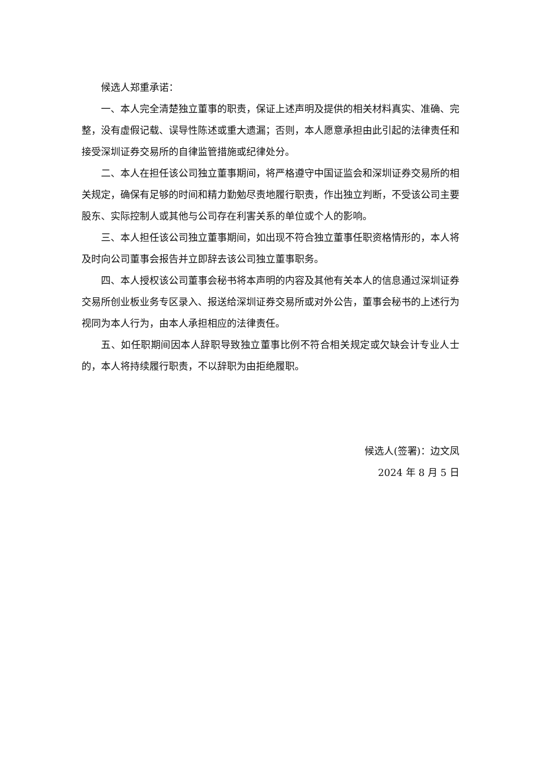候选人郑重承诺：
一、本人完全清楚独立董事的职责，保证上述声明及提供的相关材料真实、准确、完整，没有虚假记载、误导性陈述或重大遗漏；否则，本人愿意承担由此引起的法律责任和接受深圳证券交易所的自律监管措施或纪律处分。
二、本人在担任该公司独立董事期间，将严格遵守中国证监会和深圳证券交易所的相关规定，确保有足够的时间和精力勤勉尽责地履行职责，作出独立判断，不受该公司主要股东、实际控制人或其他与公司存在利害关系的单位或个人的影响。
三、本人担任该公司独立董事期间，如出现不符合独立董事任职资格情形的，本人将及时向公司董事会报告并立即辞去该公司独立董事职务。
四、本人授权该公司董事会秘书将本声明的内容及其他有关本人的信息通过深圳证券交易所创业板业务专区录入、报送给深圳证券交易所或对外公告，董事会秘书的上述行为视同为本人行为，由本人承担相应的法律责任。
五、如任职期间因本人辞职导致独立董事比例不符合相关规定或欠缺会计专业人士的，本人将持续履行职责，不以辞职为由拒绝履职。
候选人(签署)：边文凤
2024 年 8 月 5 日